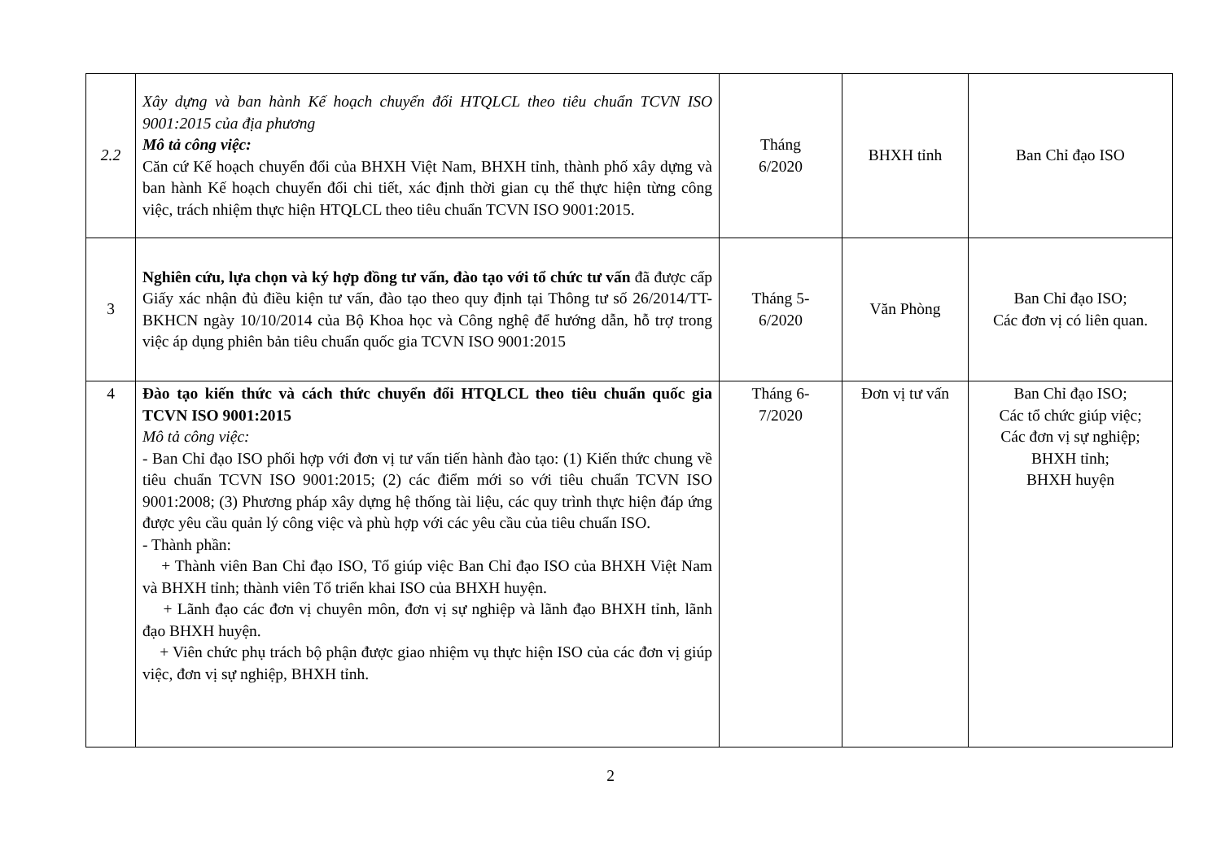| 2.2 | Xây dựng và ban hành Kế hoạch chuyển đổi HTQLCL theo tiêu chuẩn TCVN ISO 9001:2015 của địa phương Mô tả công việc: Căn cứ Kế hoạch chuyển đổi của BHXH Việt Nam, BHXH tỉnh, thành phố xây dựng và ban hành Kế hoạch chuyển đổi chi tiết, xác định thời gian cụ thể thực hiện từng công việc, trách nhiệm thực hiện HTQLCL theo tiêu chuẩn TCVN ISO 9001:2015. | Tháng 6/2020 | BHXH tỉnh | Ban Chỉ đạo ISO |
| 3 | Nghiên cứu, lựa chọn và ký hợp đồng tư vấn, đào tạo với tổ chức tư vấn đã được cấp Giấy xác nhận đủ điều kiện tư vấn, đào tạo theo quy định tại Thông tư số 26/2014/TT-BKHCN ngày 10/10/2014 của Bộ Khoa học và Công nghệ để hướng dẫn, hỗ trợ trong việc áp dụng phiên bản tiêu chuẩn quốc gia TCVN ISO 9001:2015 | Tháng 5- 6/2020 | Văn Phòng | Ban Chỉ đạo ISO; Các đơn vị có liên quan. |
| 4 | Đào tạo kiến thức và cách thức chuyển đổi HTQLCL theo tiêu chuẩn quốc gia TCVN ISO 9001:2015 Mô tả công việc: - Ban Chỉ đạo ISO phối hợp với đơn vị tư vấn tiến hành đào tạo: (1) Kiến thức chung về tiêu chuẩn TCVN ISO 9001:2015; (2) các điểm mới so với tiêu chuẩn TCVN ISO 9001:2008; (3) Phương pháp xây dựng hệ thống tài liệu, các quy trình thực hiện đáp ứng được yêu cầu quản lý công việc và phù hợp với các yêu cầu của tiêu chuẩn ISO. - Thành phần: + Thành viên Ban Chỉ đạo ISO, Tổ giúp việc Ban Chỉ đạo ISO của BHXH Việt Nam và BHXH tỉnh; thành viên Tổ triển khai ISO của BHXH huyện. + Lãnh đạo các đơn vị chuyên môn, đơn vị sự nghiệp và lãnh đạo BHXH tỉnh, lãnh đạo BHXH huyện. + Viên chức phụ trách bộ phận được giao nhiệm vụ thực hiện ISO của các đơn vị giúp việc, đơn vị sự nghiệp, BHXH tỉnh. | Tháng 6- 7/2020 | Đơn vị tư vấn | Ban Chỉ đạo ISO; Các tổ chức giúp việc; Các đơn vị sự nghiệp; BHXH tỉnh; BHXH huyện |
2